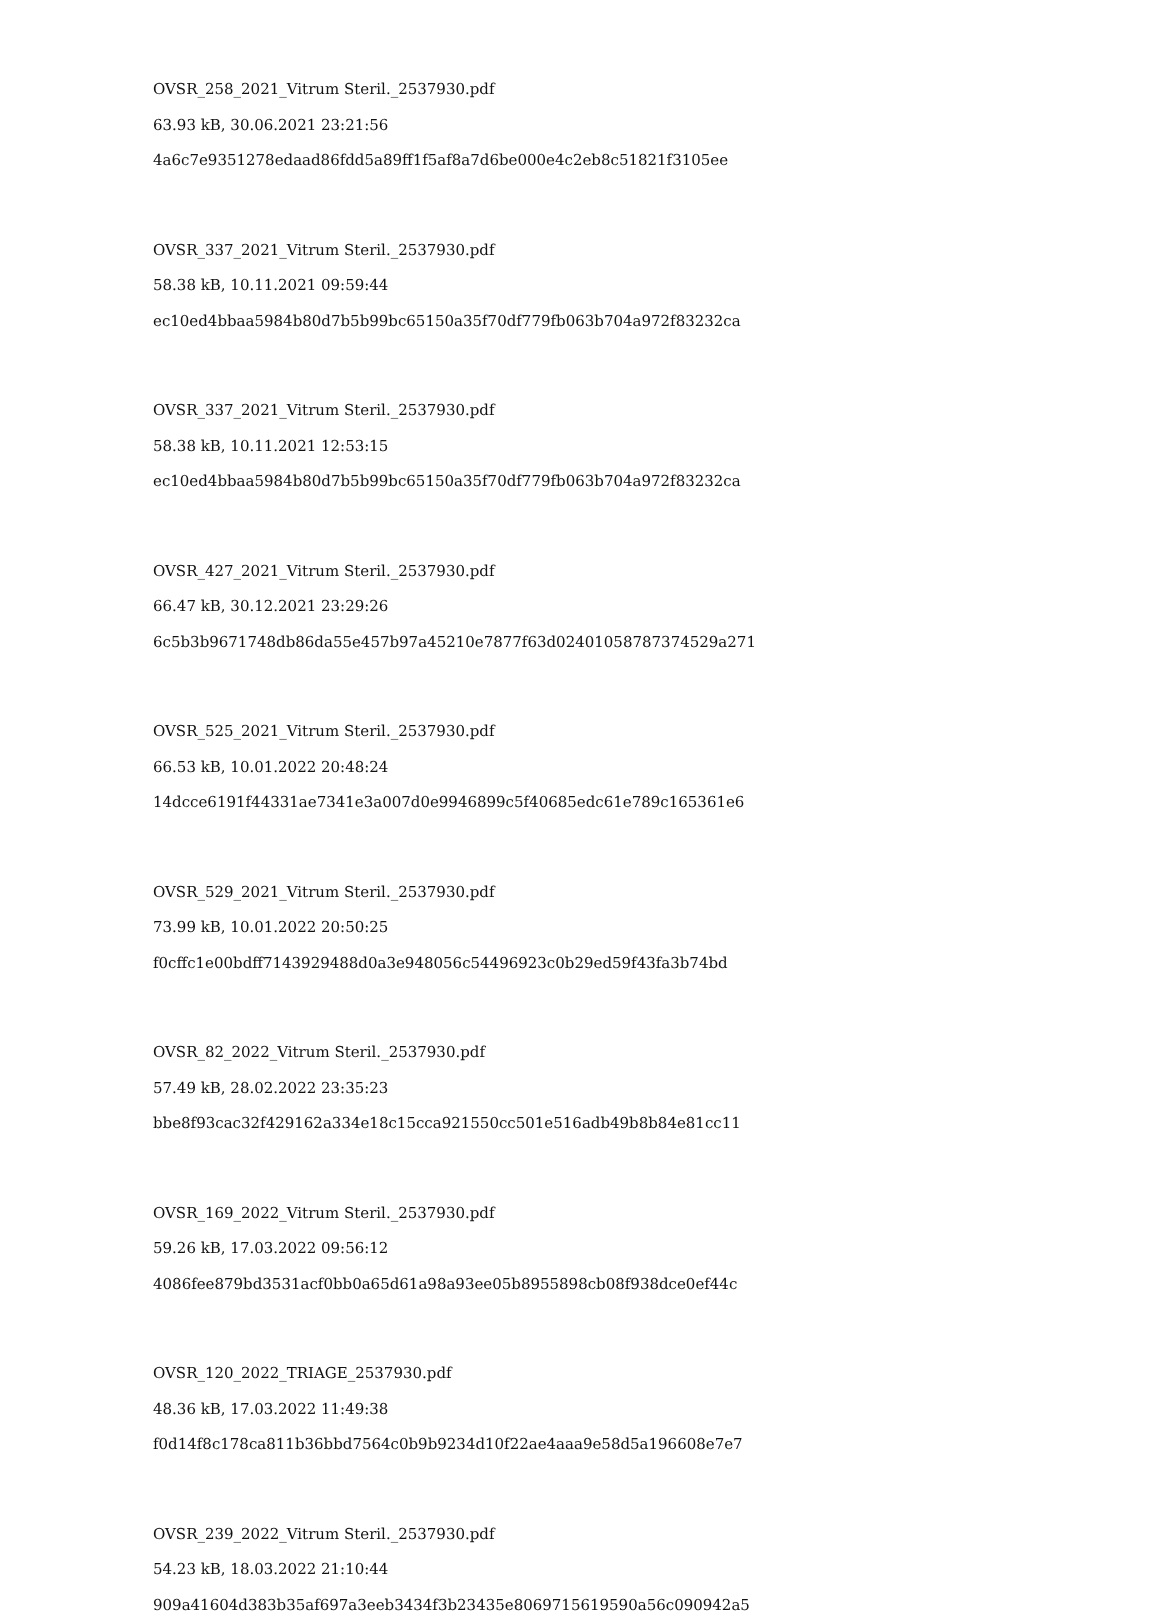OVSR_258_2021_Vitrum Steril._2537930.pdf
63.93 kB, 30.06.2021 23:21:56
4a6c7e9351278edaad86fdd5a89ff1f5af8a7d6be000e4c2eb8c51821f3105ee
OVSR_337_2021_Vitrum Steril._2537930.pdf
58.38 kB, 10.11.2021 09:59:44
ec10ed4bbaa5984b80d7b5b99bc65150a35f70df779fb063b704a972f83232ca
OVSR_337_2021_Vitrum Steril._2537930.pdf
58.38 kB, 10.11.2021 12:53:15
ec10ed4bbaa5984b80d7b5b99bc65150a35f70df779fb063b704a972f83232ca
OVSR_427_2021_Vitrum Steril._2537930.pdf
66.47 kB, 30.12.2021 23:29:26
6c5b3b9671748db86da55e457b97a45210e7877f63d02401058787374529a271
OVSR_525_2021_Vitrum Steril._2537930.pdf
66.53 kB, 10.01.2022 20:48:24
14dcce6191f44331ae7341e3a007d0e9946899c5f40685edc61e789c165361e6
OVSR_529_2021_Vitrum Steril._2537930.pdf
73.99 kB, 10.01.2022 20:50:25
f0cffc1e00bdff7143929488d0a3e948056c54496923c0b29ed59f43fa3b74bd
OVSR_82_2022_Vitrum Steril._2537930.pdf
57.49 kB, 28.02.2022 23:35:23
bbe8f93cac32f429162a334e18c15cca921550cc501e516adb49b8b84e81cc11
OVSR_169_2022_Vitrum Steril._2537930.pdf
59.26 kB, 17.03.2022 09:56:12
4086fee879bd3531acf0bb0a65d61a98a93ee05b8955898cb08f938dce0ef44c
OVSR_120_2022_TRIAGE_2537930.pdf
48.36 kB, 17.03.2022 11:49:38
f0d14f8c178ca811b36bbd7564c0b9b9234d10f22ae4aaa9e58d5a196608e7e7
OVSR_239_2022_Vitrum Steril._2537930.pdf
54.23 kB, 18.03.2022 21:10:44
909a41604d383b35af697a3eeb3434f3b23435e8069715619590a56c090942a5